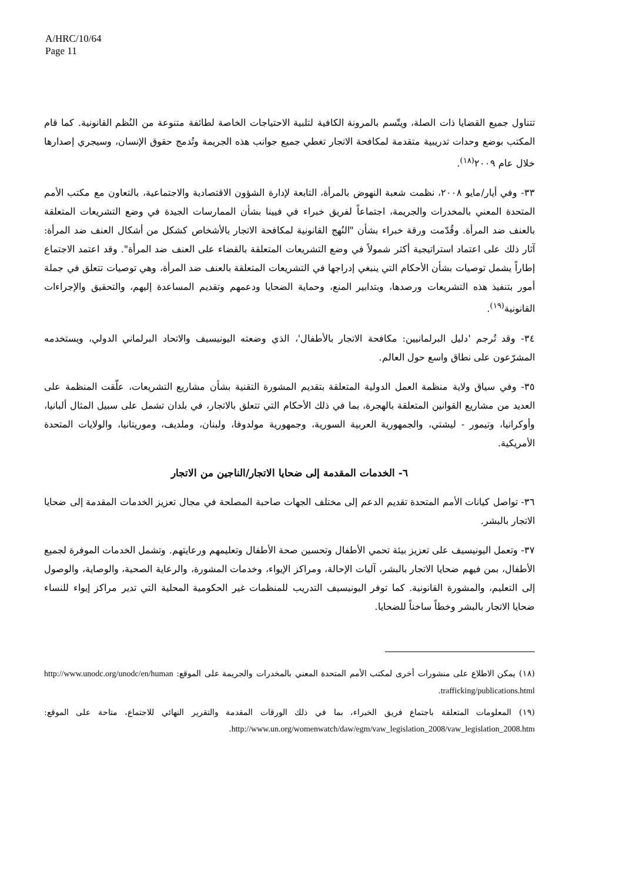A/HRC/10/64
Page 11
تتناول جميع القضايا ذات الصلة، ويتّسم بالمرونة الكافية لتلبية الاحتياجات الخاصة لطائفة متنوعة من النُظم القانونية. كما قام المكتب بوضع وحدات تدريبية متقدمة لمكافحة الاتجار تغطي جميع جوانب هذه الجريمة وتُدمج حقوق الإنسان، وسيجري إصدارها خلال عام ٢٠٠٩<sup>(١٨)</sup>.
٣٣- وفي أيار/مايو ٢٠٠٨، نظمت شعبة النهوض بالمرأة، التابعة لإدارة الشؤون الاقتصادية والاجتماعية، بالتعاون مع مكتب الأمم المتحدة المعني بالمخدرات والجريمة، اجتماعاً لفريق خبراء في فيينا بشأن الممارسات الجيدة في وضع التشريعات المتعلقة بالعنف ضد المرأة. وقُدّمت ورقة خبراء بشأن "النُهج القانونية لمكافحة الاتجار بالأشخاص كشكل من أشكال العنف ضد المرأة: آثار ذلك على اعتماد استراتيجية أكثر شمولاً في وضع التشريعات المتعلقة بالقضاء على العنف ضد المرأة". وقد اعتمد الاجتماع إطاراً يشمل توصيات بشأن الأحكام التي ينبغي إدراجها في التشريعات المتعلقة بالعنف ضد المرأة، وهي توصيات تتعلق في جملة أمور بتنفيذ هذه التشريعات ورصدها، وبتدابير المنع، وحماية الضحايا ودعمهم وتقديم المساعدة إليهم، والتحقيق والإجراءات القانونية<sup>(١٩)</sup>.
٣٤- وقد تُرجم 'دليل البرلمانيين: مكافحة الاتجار بالأطفال'، الذي وضعته اليونيسيف والاتحاد البرلماني الدولي، ويستخدمه المشرّعون على نطاق واسع حول العالم.
٣٥- وفي سياق ولاية منظمة العمل الدولية المتعلقة بتقديم المشورة التقنية بشأن مشاريع التشريعات، علّقت المنظمة على العديد من مشاريع القوانين المتعلقة بالهجرة، بما في ذلك الأحكام التي تتعلق بالاتجار، في بلدان تشمل على سبيل المثال ألبانيا، وأوكرانيا، وتيمور - ليشتي، والجمهورية العربية السورية، وجمهورية مولدوفا، ولبنان، وملديف، وموريتانيا، والولايات المتحدة الأمريكية.
٦- الخدمات المقدمة إلى ضحايا الاتجار/الناجين من الاتجار
٣٦- تواصل كيانات الأمم المتحدة تقديم الدعم إلى مختلف الجهات صاحبة المصلحة في مجال تعزيز الخدمات المقدمة إلى ضحايا الاتجار بالبشر.
٣٧- وتعمل اليونيسيف على تعزيز بيئة تحمي الأطفال وتحسين صحة الأطفال وتعليمهم ورعايتهم. وتشمل الخدمات الموفرة لجميع الأطفال، بمن فيهم ضحايا الاتجار بالبشر، آليات الإحالة، ومراكز الإيواء، وخدمات المشورة، والرعاية الصحية، والوصاية، والوصول إلى التعليم، والمشورة القانونية. كما توفر اليونيسيف التدريب للمنظمات غير الحكومية المحلية التي تدير مراكز إيواء للنساء ضحايا الاتجار بالبشر وخطاً ساخناً للضحايا.
(١٨) يمكن الاطلاع على منشورات أخرى لمكتب الأمم المتحدة المعني بالمخدرات والجريمة على الموقع: http://www.unodc.org/unodc/en/human trafficking/publications.html.
(١٩) المعلومات المتعلقة باجتماع فريق الخبراء، بما في ذلك الورقات المقدمة والتقرير النهائي للاجتماع، متاحة على الموقع: http://www.un.org/womenwatch/daw/egm/vaw_legislation_2008/vaw_legislation_2008.htm.